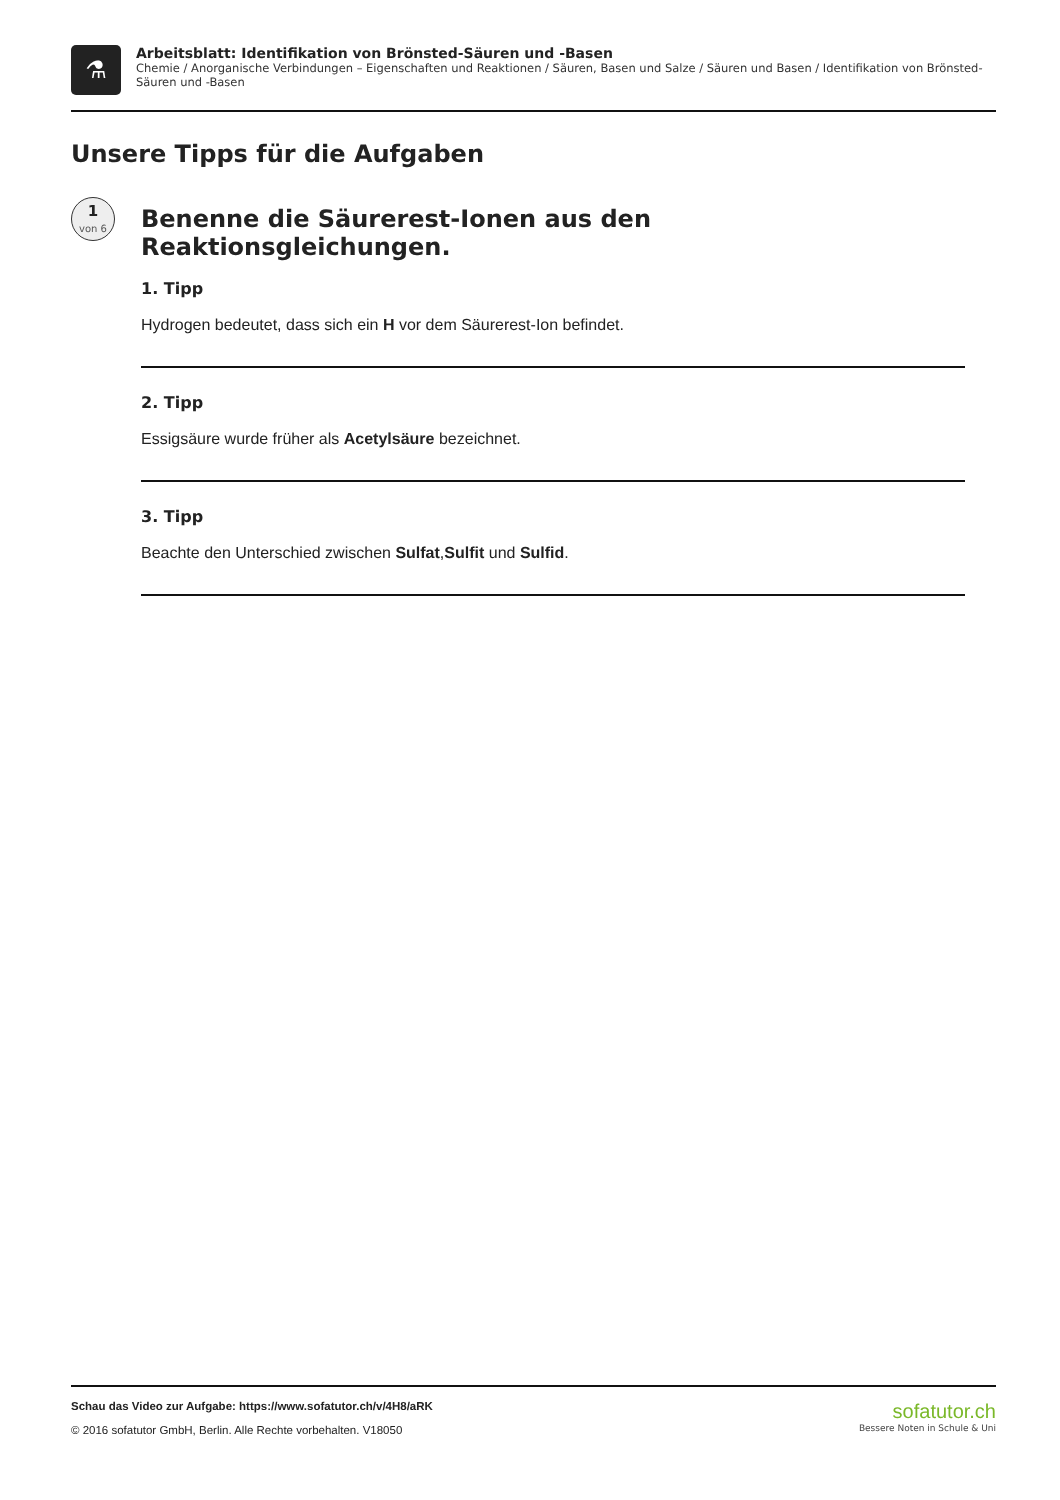⚗
Arbeitsblatt: Identifikation von Brönsted-Säuren und -Basen
Chemie / Anorganische Verbindungen – Eigenschaften und Reaktionen / Säuren, Basen und Salze / Säuren und Basen / Identifikation von Brönsted-Säuren und -Basen
Unsere Tipps für die Aufgaben
1
von 6
Benenne die Säurerest-Ionen aus den Reaktionsgleichungen.
1. Tipp
Hydrogen bedeutet, dass sich ein H vor dem Säurerest-Ion befindet.
2. Tipp
Essigsäure wurde früher als Acetylsäure bezeichnet.
3. Tipp
Beachte den Unterschied zwischen Sulfat,Sulfit und Sulfid.
Schau das Video zur Aufgabe: https://www.sofatutor.ch/v/4H8/aRK
© 2016 sofatutor GmbH, Berlin. Alle Rechte vorbehalten. V18050
sofatutor.ch
Bessere Noten in Schule & Uni